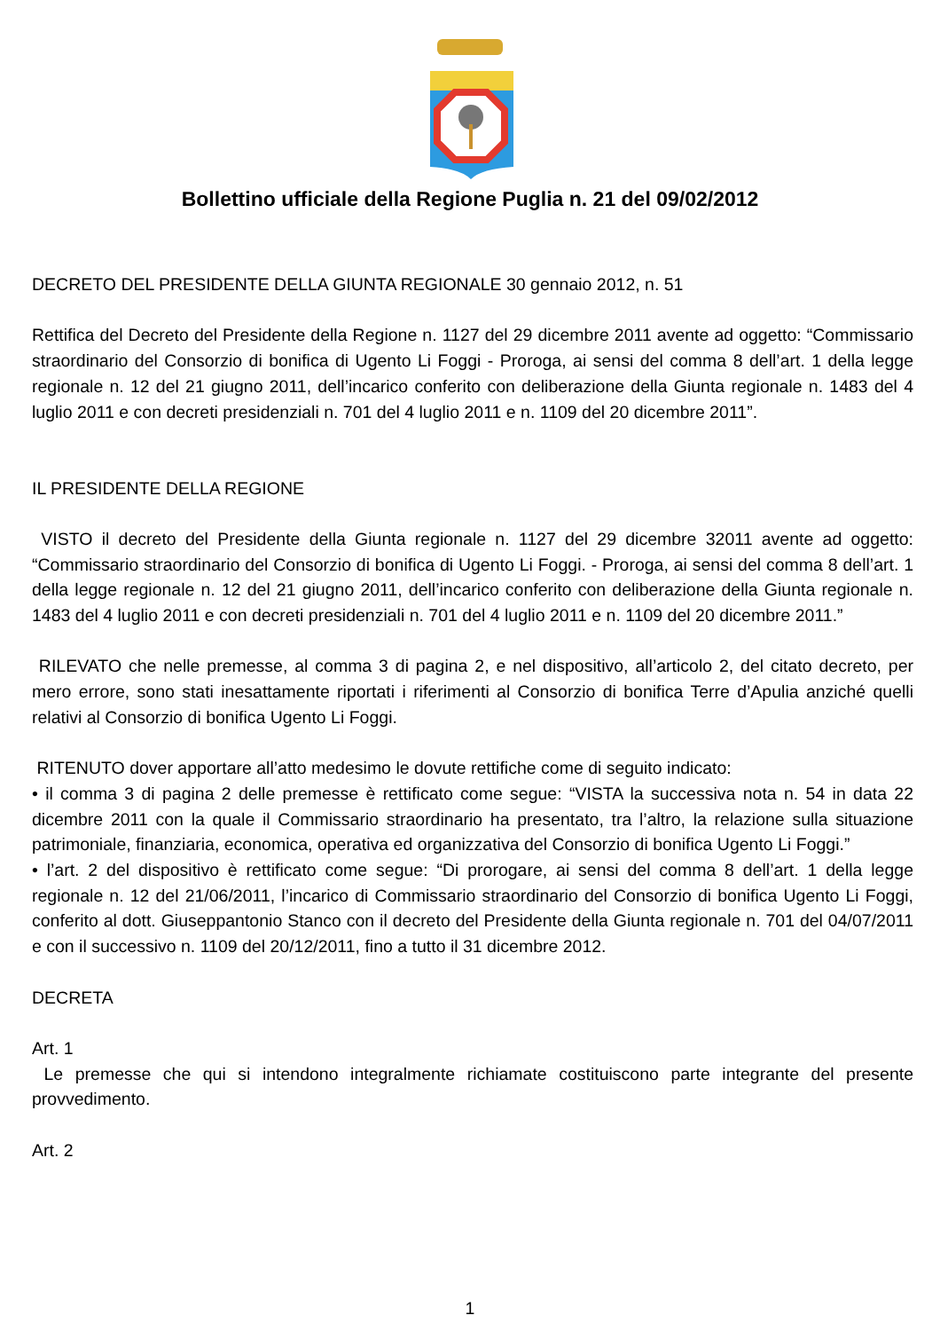Bollettino ufficiale della Regione Puglia n. 21 del 09/02/2012
DECRETO DEL PRESIDENTE DELLA GIUNTA REGIONALE 30 gennaio 2012, n. 51
Rettifica del Decreto del Presidente della Regione n. 1127 del 29 dicembre 2011 avente ad oggetto: “Commissario straordinario del Consorzio di bonifica di Ugento Li Foggi - Proroga, ai sensi del comma 8 dell’art. 1 della legge regionale n. 12 del 21 giugno 2011, dell’incarico conferito con deliberazione della Giunta regionale n. 1483 del 4 luglio 2011 e con decreti presidenziali n. 701 del 4 luglio 2011 e n. 1109 del 20 dicembre 2011”.
IL PRESIDENTE DELLA REGIONE
VISTO il decreto del Presidente della Giunta regionale n. 1127 del 29 dicembre 32011 avente ad oggetto: “Commissario straordinario del Consorzio di bonifica di Ugento Li Foggi. - Proroga, ai sensi del comma 8 dell’art. 1 della legge regionale n. 12 del 21 giugno 2011, dell’incarico conferito con deliberazione della Giunta regionale n. 1483 del 4 luglio 2011 e con decreti presidenziali n. 701 del 4 luglio 2011 e n. 1109 del 20 dicembre 2011.”
RILEVATO che nelle premesse, al comma 3 di pagina 2, e nel dispositivo, all’articolo 2, del citato decreto, per mero errore, sono stati inesattamente riportati i riferimenti al Consorzio di bonifica Terre d’Apulia anziché quelli relativi al Consorzio di bonifica Ugento Li Foggi.
RITENUTO dover apportare all’atto medesimo le dovute rettifiche come di seguito indicato:
• il comma 3 di pagina 2 delle premesse è rettificato come segue: “VISTA la successiva nota n. 54 in data 22 dicembre 2011 con la quale il Commissario straordinario ha presentato, tra l’altro, la relazione sulla situazione patrimoniale, finanziaria, economica, operativa ed organizzativa del Consorzio di bonifica Ugento Li Foggi.”
• l’art. 2 del dispositivo è rettificato come segue: “Di prorogare, ai sensi del comma 8 dell’art. 1 della legge regionale n. 12 del 21/06/2011, l’incarico di Commissario straordinario del Consorzio di bonifica Ugento Li Foggi, conferito al dott. Giuseppantonio Stanco con il decreto del Presidente della Giunta regionale n. 701 del 04/07/2011 e con il successivo n. 1109 del 20/12/2011, fino a tutto il 31 dicembre 2012.
DECRETA
Art. 1
Le premesse che qui si intendono integralmente richiamate costituiscono parte integrante del presente provvedimento.
Art. 2
1